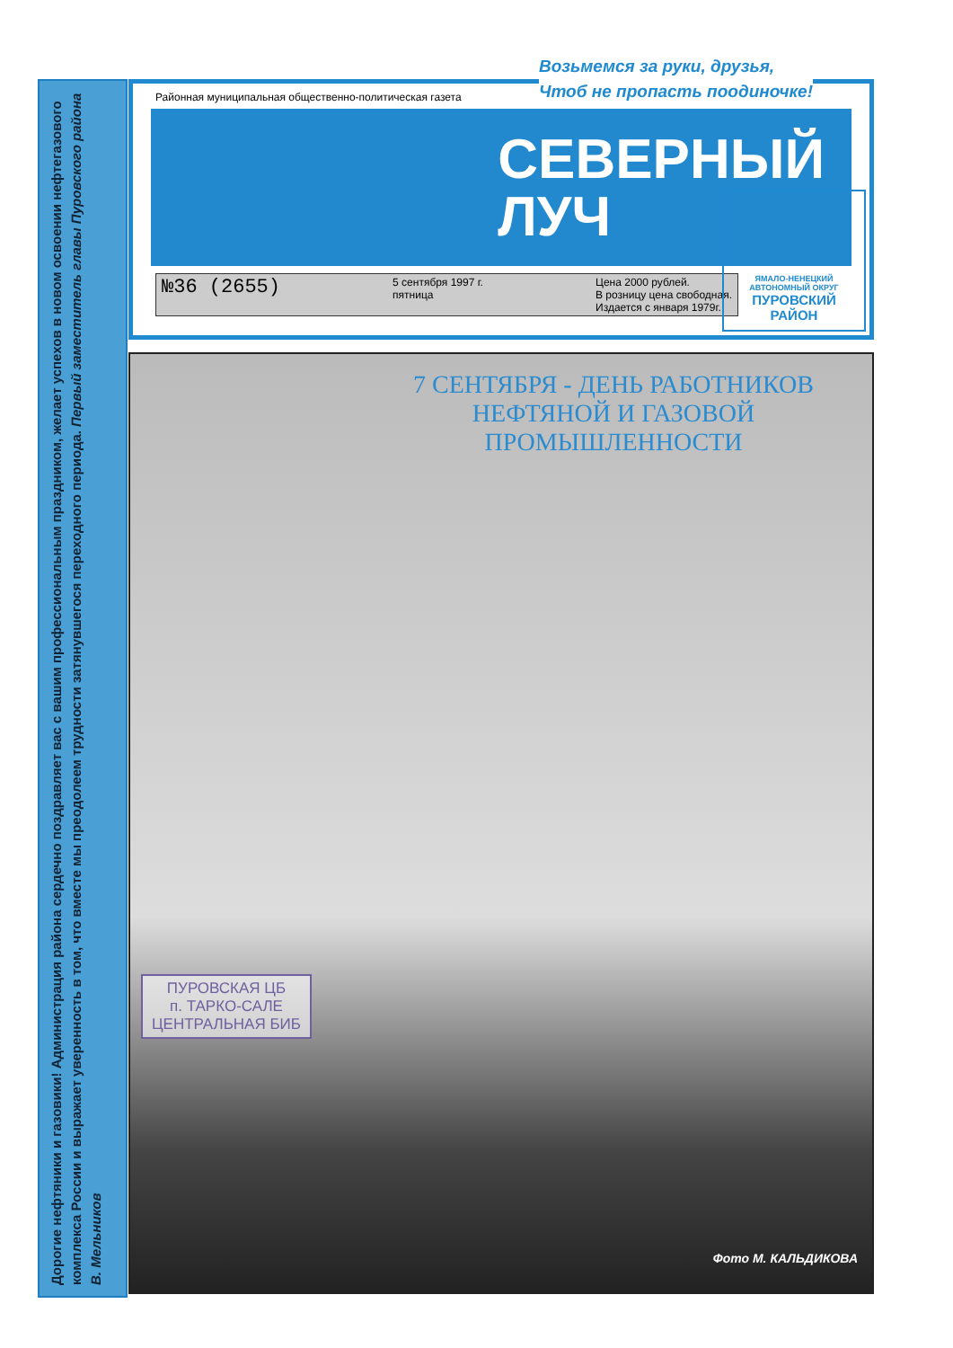Дорогие нефтяники и газовики! Администрация района сердечно поздравляет вас с вашим профессиональным праздником, желает успехов в новом освоении нефтегазового комплекса России и выражает уверенность в том, что вместе мы преодолеем трудности затянувшегося переходного периода. Первый заместитель главы Пуровского района В. Мельников
Районная муниципальная общественно-политическая газета
СЕВЕРНЫЙ
ЛУЧ
№36 (2655) 5 сентября 1997 г.
пятница Цена 2000 рублей.
В розницу цена свободная.
Издается с января 1979г.
ЯМАЛО-НЕНЕЦКИЙ АВТОНОМНЫЙ ОКРУГ
ПУРОВСКИЙ
РАЙОН
Возьмемся за руки, друзья,
Чтоб не пропасть поодиночке!
7 СЕНТЯБРЯ - ДЕНЬ РАБОТНИКОВ
НЕФТЯНОЙ И ГАЗОВОЙ
ПРОМЫШЛЕННОСТИ
ПУРОВСКАЯ ЦБ
п. ТАРКО-САЛЕ
ЦЕНТРАЛЬНАЯ БИБ
Фото М. КАЛЬДИКОВА